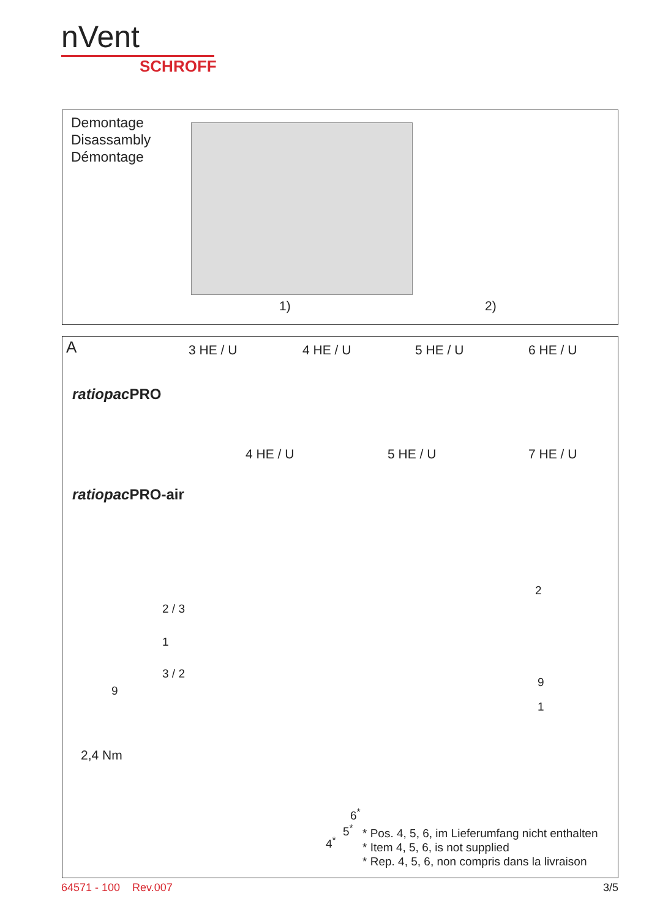nVent
SCHROFF
Demontage
Disassambly
Démontage
1) 2)
A 3 HE / U 4 HE / U 5 HE / U 6 HE / U
ratiopac PRO
4 HE / U 5 HE / U 7 HE / U
ratiopac PRO-air
2 / 3
1
3 / 2
9
2,4 Nm
2
9
1
6<sup>*</sup>
5<sup>*</sup>
4<sup>*</sup>
* Pos. 4, 5, 6, im Lieferumfang nicht enthalten
* Item 4, 5, 6, is not supplied
* Rep. 4, 5, 6, non compris dans la livraison
64571 - 100 Rev.007 3/5